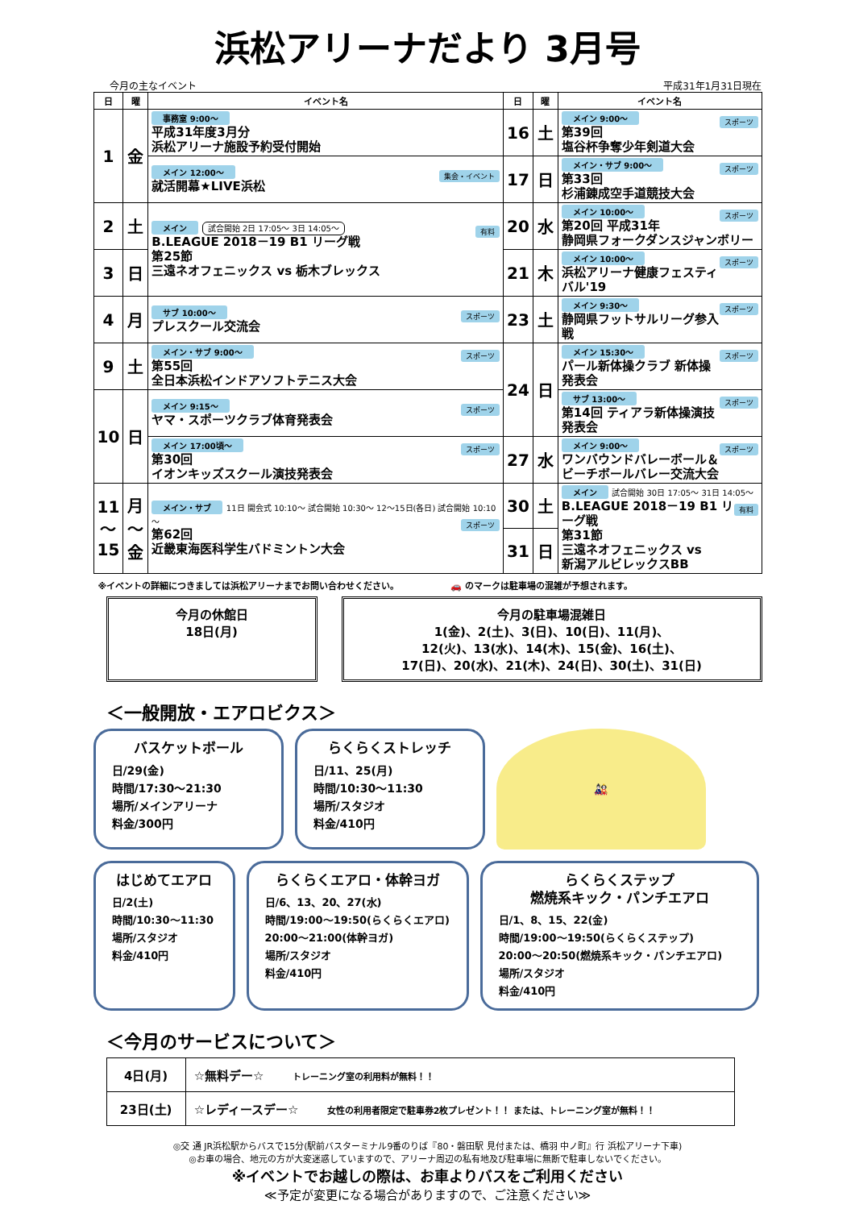浜松アリーナだより 3月号
今月の主なイベント 平成31年1月31日現在
| 日 | 曜 | イベント名 | 日 | 曜 | イベント名 |
| --- | --- | --- | --- | --- | --- |
| 1 | 金 | 事務室 9:00～ 平成31年度3月分 浜松アリーナ施設予約受付開始 | 16 | 土 | メイン 9:00～ スポーツ 第39回 塩谷杯争奪少年剣道大会 |
| | | メイン 12:00～ 集会・イベント 就活開幕★LIVE浜松 | 17 | 日 | メイン・サブ 9:00～ スポーツ 第33回 杉浦錬成空手道競技大会 |
| 2 | 土 | メイン 試合開始 2日 17:05～ 3日 14:05～ 有料 B.LEAGUE 2018－19 B1 リーグ戦 第25節 三遠ネオフェニックス vs 栃木ブレックス | 20 | 水 | メイン 10:00～ スポーツ 第20回 平成31年 静岡県フォークダンスジャンボリー |
| 3 | 日 | | 21 | 木 | メイン 10:00～ スポーツ 浜松アリーナ健康フェスティバル'19 |
| 4 | 月 | サブ 10:00～ スポーツ プレスクール交流会 | 23 | 土 | メイン 9:30～ スポーツ 静岡県フットサルリーグ参入戦 |
| 9 | 土 | メイン・サブ 9:00～ スポーツ 第55回 全日本浜松インドアソフトテニス大会 | 24 | 日 | メイン 15:30～ スポーツ パール新体操クラブ 新体操発表会 |
| 10 | 日 | メイン 9:15～ スポーツ ヤマ・スポーツクラブ体育発表会 | | | サブ 13:00～ スポーツ 第14回 ティアラ新体操演技発表会 |
| | | メイン 17:00頃～ スポーツ 第30回 イオンキッズスクール演技発表会 | 27 | 水 | メイン 9:00～ スポーツ ワンバウンドバレーボール＆ ビーチボールバレー交流大会 |
| 11 ～ 15 | 月 ～ 金 | メイン・サブ 11日 開会式 10:10～ 試合開始 10:30～ 12～15日(各日) 試合開始 10:10～ スポーツ 第62回 近畿東海医科学生バドミントン大会 | 30 | 土 | メイン 試合開始 30日 17:05～ 31日 14:05～ 有料 B.LEAGUE 2018－19 B1 リーグ戦 第31節 三遠ネオフェニックス vs 新潟アルビレックスBB |
| | | | 31 | 日 | |
※イベントの詳細につきましては浜松アリーナまでお問い合わせください。 🚗 のマークは駐車場の混雑が予想されます。
今月の休館日
18日(月)
今月の駐車場混雑日
1(金)、2(土)、3(日)、10(日)、11(月)、
12(火)、13(水)、14(木)、15(金)、16(土)、
17(日)、20(水)、21(木)、24(日)、30(土)、31(日)
＜一般開放・エアロビクス＞
バスケットボール
日/29(金)
時間/17:30～21:30
場所/メインアリーナ
料金/300円
らくらくストレッチ
日/11、25(月)
時間/10:30～11:30
場所/スタジオ
料金/410円
🎎
はじめてエアロ
日/2(土)
時間/10:30～11:30
場所/スタジオ
料金/410円
らくらくエアロ・体幹ヨガ
日/6、13、20、27(水)
時間/19:00～19:50(らくらくエアロ)
20:00～21:00(体幹ヨガ)
場所/スタジオ
料金/410円
らくらくステップ
燃焼系キック・パンチエアロ
日/1、8、15、22(金)
時間/19:00～19:50(らくらくステップ)
20:00～20:50(燃焼系キック・パンチエアロ)
場所/スタジオ
料金/410円
＜今月のサービスについて＞
| 4日(月) | ☆無料デー☆ トレーニング室の利用料が無料！！ |
| 23日(土) | ☆レディースデー☆ 女性の利用者限定で駐車券2枚プレゼント！！ または、トレーニング室が無料！！ |
◎交 通 JR浜松駅からバスで15分(駅前バスターミナル9番のりば『80・磐田駅 見付または、橋羽 中ノ町』行 浜松アリーナ下車)
◎お車の場合、地元の方が大変迷惑していますので、アリーナ周辺の私有地及び駐車場に無断で駐車しないでください。
※イベントでお越しの際は、お車よりバスをご利用ください
≪予定が変更になる場合がありますので、ご注意ください≫